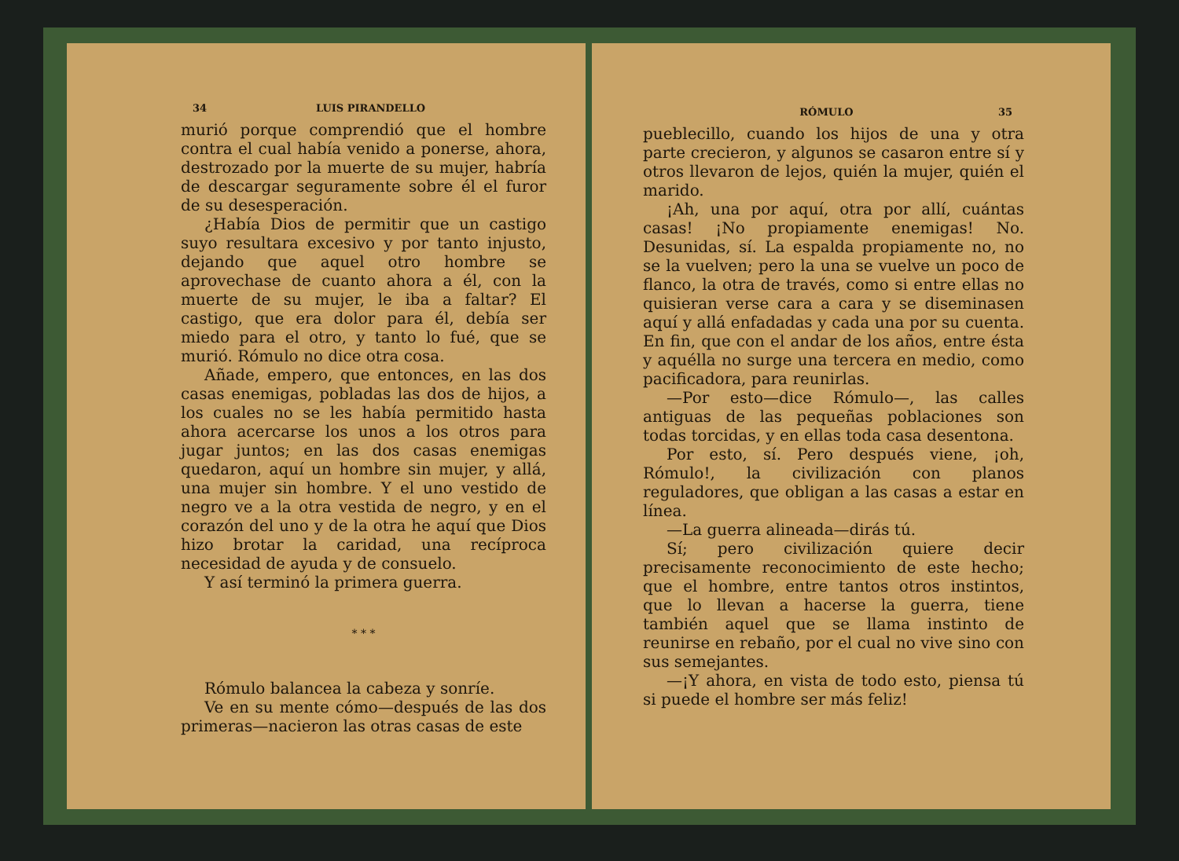34 LUIS PIRANDELLO
murió porque comprendió que el hombre contra el cual había venido a ponerse, ahora, destrozado por la muerte de su mujer, habría de descargar seguramente sobre él el furor de su desesperación.
¿Había Dios de permitir que un castigo suyo resultara excesivo y por tanto injusto, dejando que aquel otro hombre se aprovechase de cuanto ahora a él, con la muerte de su mujer, le iba a faltar? El castigo, que era dolor para él, debía ser miedo para el otro, y tanto lo fué, que se murió. Rómulo no dice otra cosa.
Añade, empero, que entonces, en las dos casas enemigas, pobladas las dos de hijos, a los cuales no se les había permitido hasta ahora acercarse los unos a los otros para jugar juntos; en las dos casas enemigas quedaron, aquí un hombre sin mujer, y allá, una mujer sin hombre. Y el uno vestido de negro ve a la otra vestida de negro, y en el corazón del uno y de la otra he aquí que Dios hizo brotar la caridad, una recíproca necesidad de ayuda y de consuelo.
Y así terminó la primera guerra.
* * *
Rómulo balancea la cabeza y sonríe.
Ve en su mente cómo—después de las dos primeras—nacieron las otras casas de este
RÓMULO 35
pueblecillo, cuando los hijos de una y otra parte crecieron, y algunos se casaron entre sí y otros llevaron de lejos, quién la mujer, quién el marido.
¡Ah, una por aquí, otra por allí, cuántas casas! ¡No propiamente enemigas! No. Desunidas, sí. La espalda propiamente no, no se la vuelven; pero la una se vuelve un poco de flanco, la otra de través, como si entre ellas no quisieran verse cara a cara y se diseminasen aquí y allá enfadadas y cada una por su cuenta. En fin, que con el andar de los años, entre ésta y aquélla no surge una tercera en medio, como pacificadora, para reunirlas.
—Por esto—dice Rómulo—, las calles antiguas de las pequeñas poblaciones son todas torcidas, y en ellas toda casa desentona.
Por esto, sí. Pero después viene, ¡oh, Rómulo!, la civilización con planos reguladores, que obligan a las casas a estar en línea.
—La guerra alineada—dirás tú.
Sí; pero civilización quiere decir precisamente reconocimiento de este hecho; que el hombre, entre tantos otros instintos, que lo llevan a hacerse la guerra, tiene también aquel que se llama instinto de reunirse en rebaño, por el cual no vive sino con sus semejantes.
—¡Y ahora, en vista de todo esto, piensa tú si puede el hombre ser más feliz!